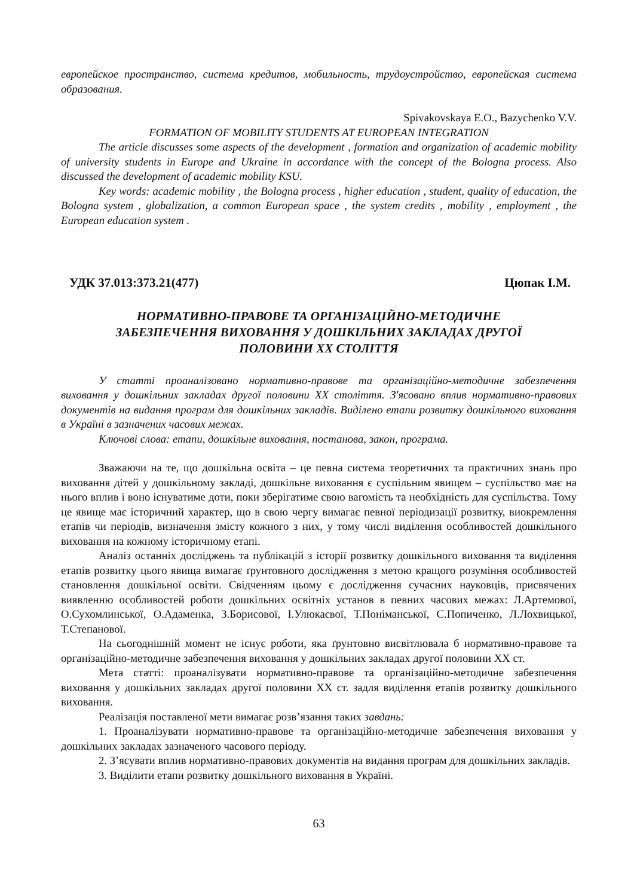европейское пространство, система кредитов, мобильность, трудоустройство, европейская система образования.
Spivakovskaya E.O., Bazychenko V.V.
FORMATION OF MOBILITY STUDENTS AT EUROPEAN INTEGRATION
The article discusses some aspects of the development , formation and organization of academic mobility of university students in Europe and Ukraine in accordance with the concept of the Bologna process. Also discussed the development of academic mobility KSU.
Key words: academic mobility , the Bologna process , higher education , student, quality of education, the Bologna system , globalization, a common European space , the system credits , mobility , employment , the European education system .
УДК 37.013:373.21(477) Цюпак І.М.
НОРМАТИВНО-ПРАВОВЕ ТА ОРГАНІЗАЦІЙНО-МЕТОДИЧНЕ
ЗАБЕЗПЕЧЕННЯ ВИХОВАННЯ У ДОШКІЛЬНИХ ЗАКЛАДАХ ДРУГОЇ
ПОЛОВИНИ ХХ СТОЛІТТЯ
У статті проаналізовано нормативно-правове та організаційно-методичне забезпечення виховання у дошкільних закладах другої половини ХХ століття. З'ясовано вплив нормативно-правових документів на видання програм для дошкільних закладів. Виділено етапи розвитку дошкільного виховання в Україні в зазначених часових межах.
Ключові слова: етапи, дошкільне виховання, постанова, закон, програма.
Зважаючи на те, що дошкільна освіта – це певна система теоретичних та практичних знань про виховання дітей у дошкільному закладі, дошкільне виховання є суспільним явищем – суспільство має на нього вплив і воно існуватиме доти, поки зберігатиме свою вагомість та необхідність для суспільства. Тому це явище має історичний характер, що в свою чергу вимагає певної періодизації розвитку, виокремлення етапів чи періодів, визначення змісту кожного з них, у тому числі виділення особливостей дошкільного виховання на кожному історичному етапі.
Аналіз останніх досліджень та публікацій з історії розвитку дошкільного виховання та виділення етапів розвитку цього явища вимагає ґрунтовного дослідження з метою кращого розуміння особливостей становлення дошкільної освіти. Свідченням цьому є дослідження сучасних науковців, присвячених виявленню особливостей роботи дошкільних освітніх установ в певних часових межах: Л.Артемової, О.Сухомлинської, О.Адаменка, З.Борисової, І.Улюкаєвої, Т.Поніманської, С.Попиченко, Л.Лохвицької, Т.Степанової.
На сьогоднішній момент не існує роботи, яка ґрунтовно висвітлювала б нормативно-правове та організаційно-методичне забезпечення виховання у дошкільних закладах другої половини ХХ ст.
Мета статті: проаналізувати нормативно-правове та організаційно-методичне забезпечення виховання у дошкільних закладах другої половини ХХ ст. задля виділення етапів розвитку дошкільного виховання.
Реалізація поставленої мети вимагає розв’язання таких завдань:
1. Проаналізувати нормативно-правове та організаційно-методичне забезпечення виховання у дошкільних закладах зазначеного часового періоду.
2. З’ясувати вплив нормативно-правових документів на видання програм для дошкільних закладів.
3. Виділити етапи розвитку дошкільного виховання в Україні.
63